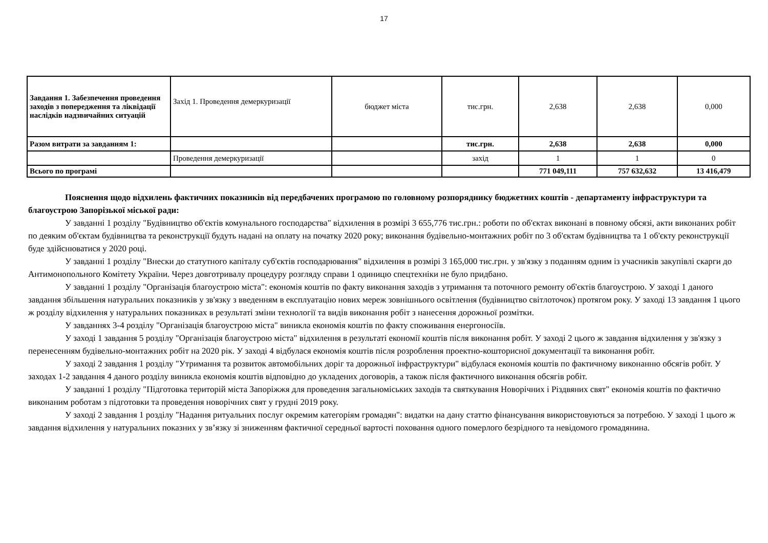17
| Завдання 1. Забезпечення проведення заходів з попередження та ліквідації наслідків надзвичайних ситуацій | Захід 1. Проведення демеркуризації | бюджет міста | тис.грн. | 2,638 | 2,638 | 0,000 |
| Разом витрати за завданням 1: | | | тис.грн. | 2,638 | 2,638 | 0,000 |
| | Проведення демеркуризації | | захід | 1 | 1 | 0 |
| Всього по програмі | | | | 771 049,111 | 757 632,632 | 13 416,479 |
Пояснення щодо відхилень фактичних показників від передбачених програмою по головному розпоряднику бюджетних коштів - департаменту інфраструктури та благоустрою Запорізької міської ради:
У завданні 1 розділу "Будівництво об'єктів комунального господарства" відхилення в розмірі 3 655,776 тис.грн.: роботи по об'єктах виконані в повному обсязі, акти виконаних робіт по деяким об'єктам будівництва та реконструкції будуть надані на оплату на початку 2020 року; виконання будівельно-монтажних робіт по 3 об'єктам будівництва та 1 об'єкту реконструкції буде здійснюватися у 2020 році.
У завданні 1 розділу "Внески до статутного капіталу суб'єктів господарювання" відхилення в розмірі 3 165,000 тис.грн. у зв'язку з поданням одним із учасників закупівлі скарги до Антимонопольного Комітету України. Через довготривалу процедуру розгляду справи 1 одиницю спецтехніки не було придбано.
У завданні 1 розділу "Організація благоустрою міста": економія коштів по факту виконання заходів з утримання та поточного ремонту об'єктів благоустрою. У заході 1 даного завдання збільшення натуральних показників у зв'язку з введенням в експлуатацію нових мереж зовнішнього освітлення (будівництво світлоточок) протягом року. У заході 13 завдання 1 цього ж розділу відхилення у натуральних показниках в результаті зміни технології та видів виконання робіт з нанесення дорожньої розмітки.
У завданнях 3-4 розділу "Організація благоустрою міста" виникла економія коштів по факту споживання енергоносіїв.
У заході 1 завдання 5 розділу "Організація благоустрою міста" відхилення в результаті економії коштів після виконання робіт. У заході 2 цього ж завдання відхилення у зв'язку з перенесенням будівельно-монтажних робіт на 2020 рік. У заході 4 відбулася економія коштів після розроблення проектно-кошторисної документації та виконання робіт.
У заході 2 завдання 1 розділу "Утримання та розвиток автомобільних доріг та дорожньої інфраструктури" відбулася економія коштів по фактичному виконанню обсягів робіт. У заходах 1-2 завдання 4 даного розділу виникла економія коштів відповідно до укладених договорів, а також після фактичного виконання обсягів робіт.
У завданні 1 розділу "Підготовка територій міста Запоріжжя для проведення загальноміських заходів та святкування Новорічних і Різдвяних свят" економія коштів по фактично виконаним роботам з підготовки та проведення новорічних свят у грудні 2019 року.
У заході 2 завдання 1 розділу "Надання ритуальних послуг окремим категоріям громадян": видатки на дану статтю фінансування використовуються за потребою. У заході 1 цього ж завдання відхилення у натуральних показних у зв’язку зі зниженням фактичної середньої вартості поховання одного померлого безрідного та невідомого громадянина.